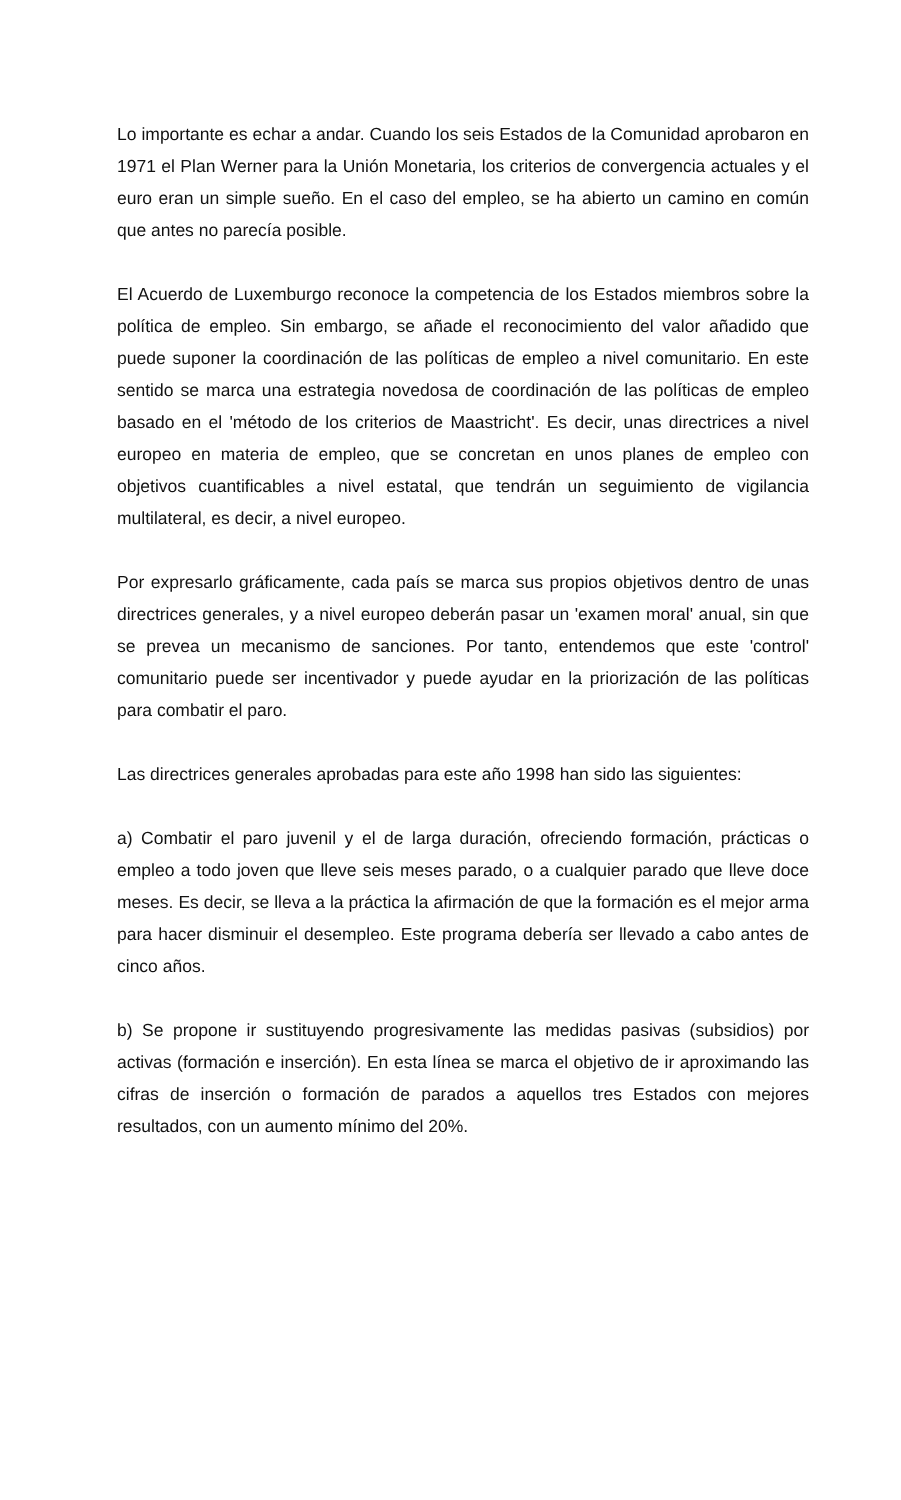Lo importante es echar a andar. Cuando los seis Estados de la Comunidad aprobaron en 1971 el Plan Werner para la Unión Monetaria, los criterios de convergencia actuales y el euro eran un simple sueño. En el caso del empleo, se ha abierto un camino en común que antes no parecía posible.
El Acuerdo de Luxemburgo reconoce la competencia de los Estados miembros sobre la política de empleo. Sin embargo, se añade el reconocimiento del valor añadido que puede suponer la coordinación de las políticas de empleo a nivel comunitario. En este sentido se marca una estrategia novedosa de coordinación de las políticas de empleo basado en el 'método de los criterios de Maastricht'. Es decir, unas directrices a nivel europeo en materia de empleo, que se concretan en unos planes de empleo con objetivos cuantificables a nivel estatal, que tendrán un seguimiento de vigilancia multilateral, es decir, a nivel europeo.
Por expresarlo gráficamente, cada país se marca sus propios objetivos dentro de unas directrices generales, y a nivel europeo deberán pasar un 'examen moral' anual, sin que se prevea un mecanismo de sanciones. Por tanto, entendemos que este 'control' comunitario puede ser incentivador y puede ayudar en la priorización de las políticas para combatir el paro.
Las directrices generales aprobadas para este año 1998 han sido las siguientes:
a) Combatir el paro juvenil y el de larga duración, ofreciendo formación, prácticas o empleo a todo joven que lleve seis meses parado, o a cualquier parado que lleve doce meses. Es decir, se lleva a la práctica la afirmación de que la formación es el mejor arma para hacer disminuir el desempleo. Este programa debería ser llevado a cabo antes de cinco años.
b) Se propone ir sustituyendo progresivamente las medidas pasivas (subsidios) por activas (formación e inserción). En esta línea se marca el objetivo de ir aproximando las cifras de inserción o formación de parados a aquellos tres Estados con mejores resultados, con un aumento mínimo del 20%.